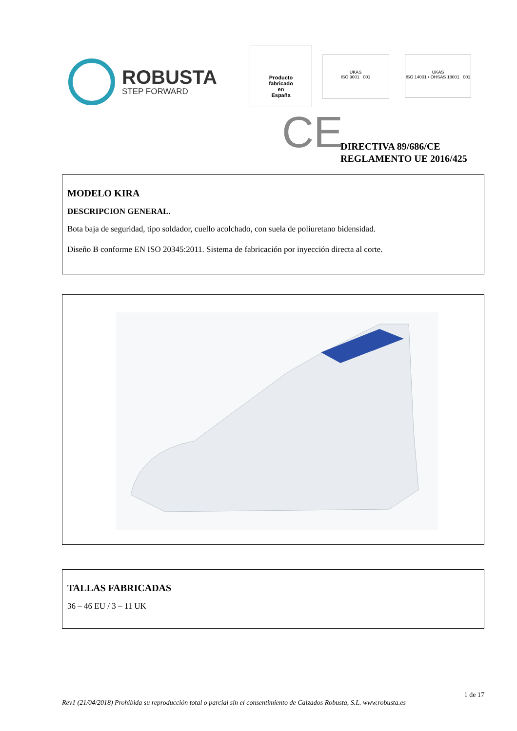ROBUSTA
STEP FORWARD
Producto
fabricado
en
España
UKAS
ISO 9001 001
UKAS
ISO 14001 • OHSAS 18001 001
CE
DIRECTIVA 89/686/CE
REGLAMENTO UE 2016/425
MODELO KIRA
DESCRIPCION GENERAL.
Bota baja de seguridad, tipo soldador, cuello acolchado, con suela de poliuretano bidensidad.
Diseño B conforme EN ISO 20345:2011. Sistema de fabricación por inyección directa al corte.
TALLAS FABRICADAS
36 – 46 EU / 3 – 11 UK
1 de 17
Rev1 (21/04/2018) Prohibida su reproducción total o parcial sin el consentimiento de Calzados Robusta, S.L. www.robusta.es